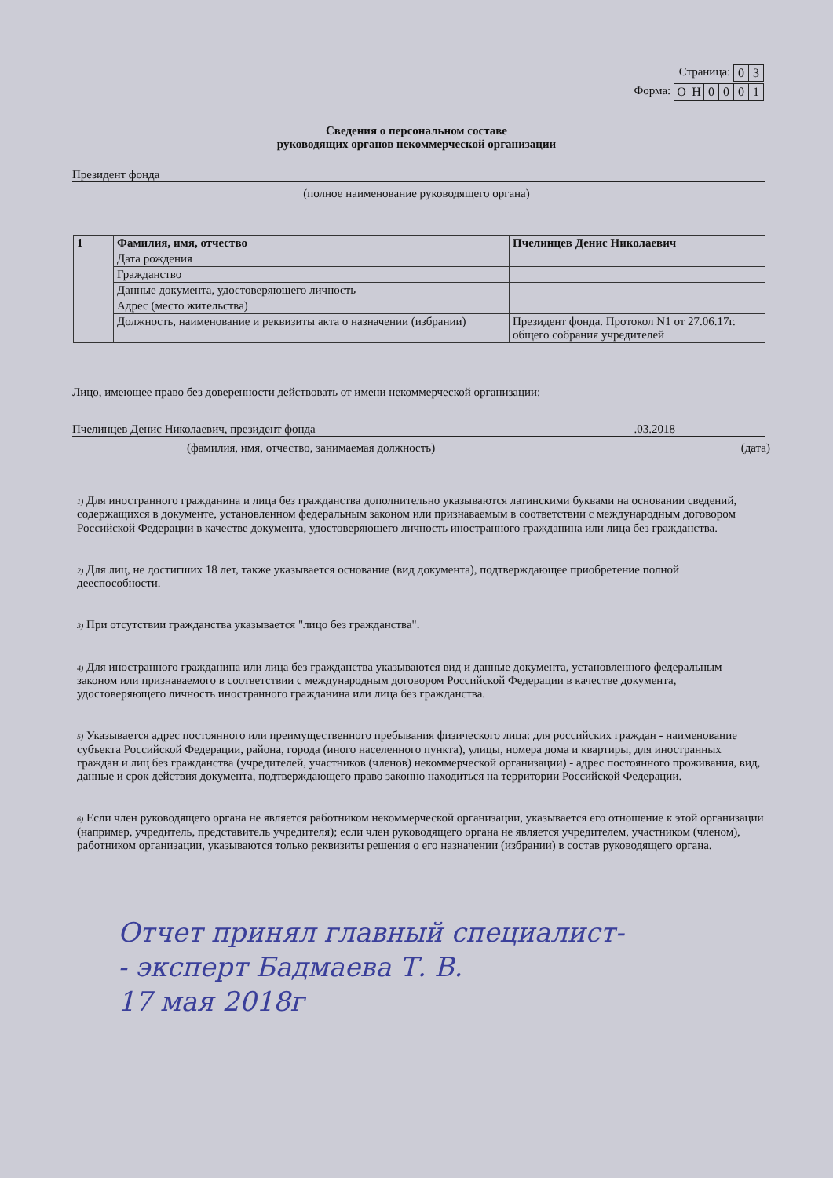Страница:
| 0 | 3 |
Форма:
| О | Н | 0 | 0 | 0 | 1 |
Сведения о персональном составе
руководящих органов некоммерческой организации
Президент фонда
(полное наименование руководящего органа)
| 1 | Фамилия, имя, отчество | Пчелинцев Денис Николаевич |
| | Дата рождения | |
| | Гражданство | |
| | Данные документа, удостоверяющего личность | |
| | Адрес (место жительства) | |
| | Должность, наименование и реквизиты акта о назначении (избрании) | Президент фонда. Протокол N1 от 27.06.17г. общего собрания учредителей |
Лицо, имеющее право без доверенности действовать от имени некоммерческой организации:
Пчелинцев Денис Николаевич, президент фонда __.03.2018
(фамилия, имя, отчество, занимаемая должность) (дата)
<sup>1)</sup> Для иностранного гражданина и лица без гражданства дополнительно указываются латинскими буквами на основании сведений, содержащихся в документе, установленном федеральным законом или признаваемым в соответствии с международным договором Российской Федерации в качестве документа, удостоверяющего личность иностранного гражданина или лица без гражданства.
<sup>2)</sup> Для лиц, не достигших 18 лет, также указывается основание (вид документа), подтверждающее приобретение полной дееспособности.
<sup>3)</sup> При отсутствии гражданства указывается "лицо без гражданства".
<sup>4)</sup> Для иностранного гражданина или лица без гражданства указываются вид и данные документа, установленного федеральным законом или признаваемого в соответствии с международным договором Российской Федерации в качестве документа, удостоверяющего личность иностранного гражданина или лица без гражданства.
<sup>5)</sup> Указывается адрес постоянного или преимущественного пребывания физического лица: для российских граждан - наименование субъекта Российской Федерации, района, города (иного населенного пункта), улицы, номера дома и квартиры, для иностранных граждан и лиц без гражданства (учредителей, участников (членов) некоммерческой организации) - адрес постоянного проживания, вид, данные и срок действия документа, подтверждающего право законно находиться на территории Российской Федерации.
<sup>6)</sup> Если член руководящего органа не является работником некоммерческой организации, указывается его отношение к этой организации (например, учредитель, представитель учредителя); если член руководящего органа не является учредителем, участником (членом), работником организации, указываются только реквизиты решения о его назначении (избрании) в состав руководящего органа.
Отчет принял главный специалист-
- эксперт Бадмаева Т. В.
17 мая 2018г